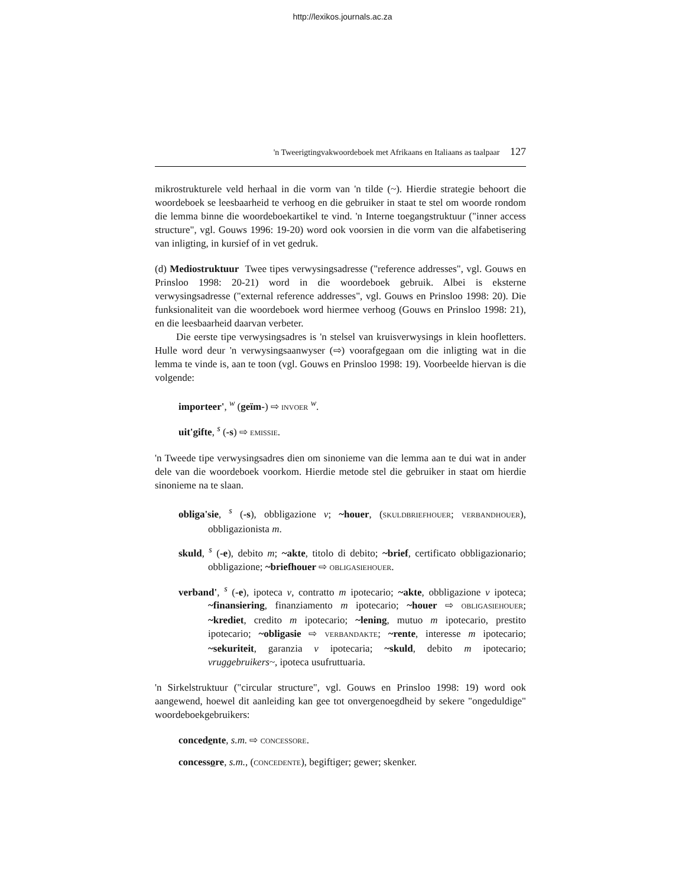http://lexikos.journals.ac.za
'n Tweerigtingvakwoordeboek met Afrikaans en Italiaans as taalpaar 127
mikrostrukturele veld herhaal in die vorm van 'n tilde (~). Hierdie strategie behoort die woordeboek se leesbaarheid te verhoog en die gebruiker in staat te stel om woorde rondom die lemma binne die woordeboekartikel te vind. 'n Interne toegangstruktuur ("inner access structure", vgl. Gouws 1996: 19-20) word ook voorsien in die vorm van die alfabetisering van inligting, in kursief of in vet gedruk.
(d) Mediostruktuur Twee tipes verwysingsadresse ("reference addresses", vgl. Gouws en Prinsloo 1998: 20-21) word in die woordeboek gebruik. Albei is eksterne verwysingsadresse ("external reference addresses", vgl. Gouws en Prinsloo 1998: 20). Die funksionaliteit van die woordeboek word hiermee verhoog (Gouws en Prinsloo 1998: 21), en die leesbaarheid daarvan verbeter.
Die eerste tipe verwysingsadres is 'n stelsel van kruisverwysings in klein hoofletters. Hulle word deur 'n verwysingsaanwyser (⇨) voorafgegaan om die inligting wat in die lemma te vinde is, aan te toon (vgl. Gouws en Prinsloo 1998: 19). Voorbeelde hiervan is die volgende:
importeer', <sup>w</sup> (geïm-) ⇨ INVOER <sup>w</sup>.
uit'gifte, <sup>s</sup> (-s) ⇨ EMISSIE.
'n Tweede tipe verwysingsadres dien om sinonieme van die lemma aan te dui wat in ander dele van die woordeboek voorkom. Hierdie metode stel die gebruiker in staat om hierdie sinonieme na te slaan.
obliga'sie, <sup>s</sup> (-s), obbligazione v; ~houer, (SKULDBRIEFHOUER; VERBANDHOUER), obbligazionista m.
skuld, <sup>s</sup> (-e), debito m; ~akte, titolo di debito; ~brief, certificato obbligazionario; obbligazione; ~briefhouer ⇨ OBLIGASIEHOUER.
verband', <sup>s</sup> (-e), ipoteca v, contratto m ipotecario; ~akte, obbligazione v ipoteca; ~finansiering, finanziamento m ipotecario; ~houer ⇨ OBLIGASIEHOUER; ~krediet, credito m ipotecario; ~lening, mutuo m ipotecario, prestito ipotecario; ~obligasie ⇨ VERBANDAKTE; ~rente, interesse m ipotecario; ~sekuriteit, garanzia v ipotecaria; ~skuld, debito m ipotecario; vruggebruikers~, ipoteca usufruttuaria.
'n Sirkelstruktuur ("circular structure", vgl. Gouws en Prinsloo 1998: 19) word ook aangewend, hoewel dit aanleiding kan gee tot onvergenoegdheid by sekere "ongeduldige" woordeboekgebruikers:
concedente, s.m. ⇨ CONCESSORE.
concessore, s.m., (CONCEDENTE), begiftiger; gewer; skenker.